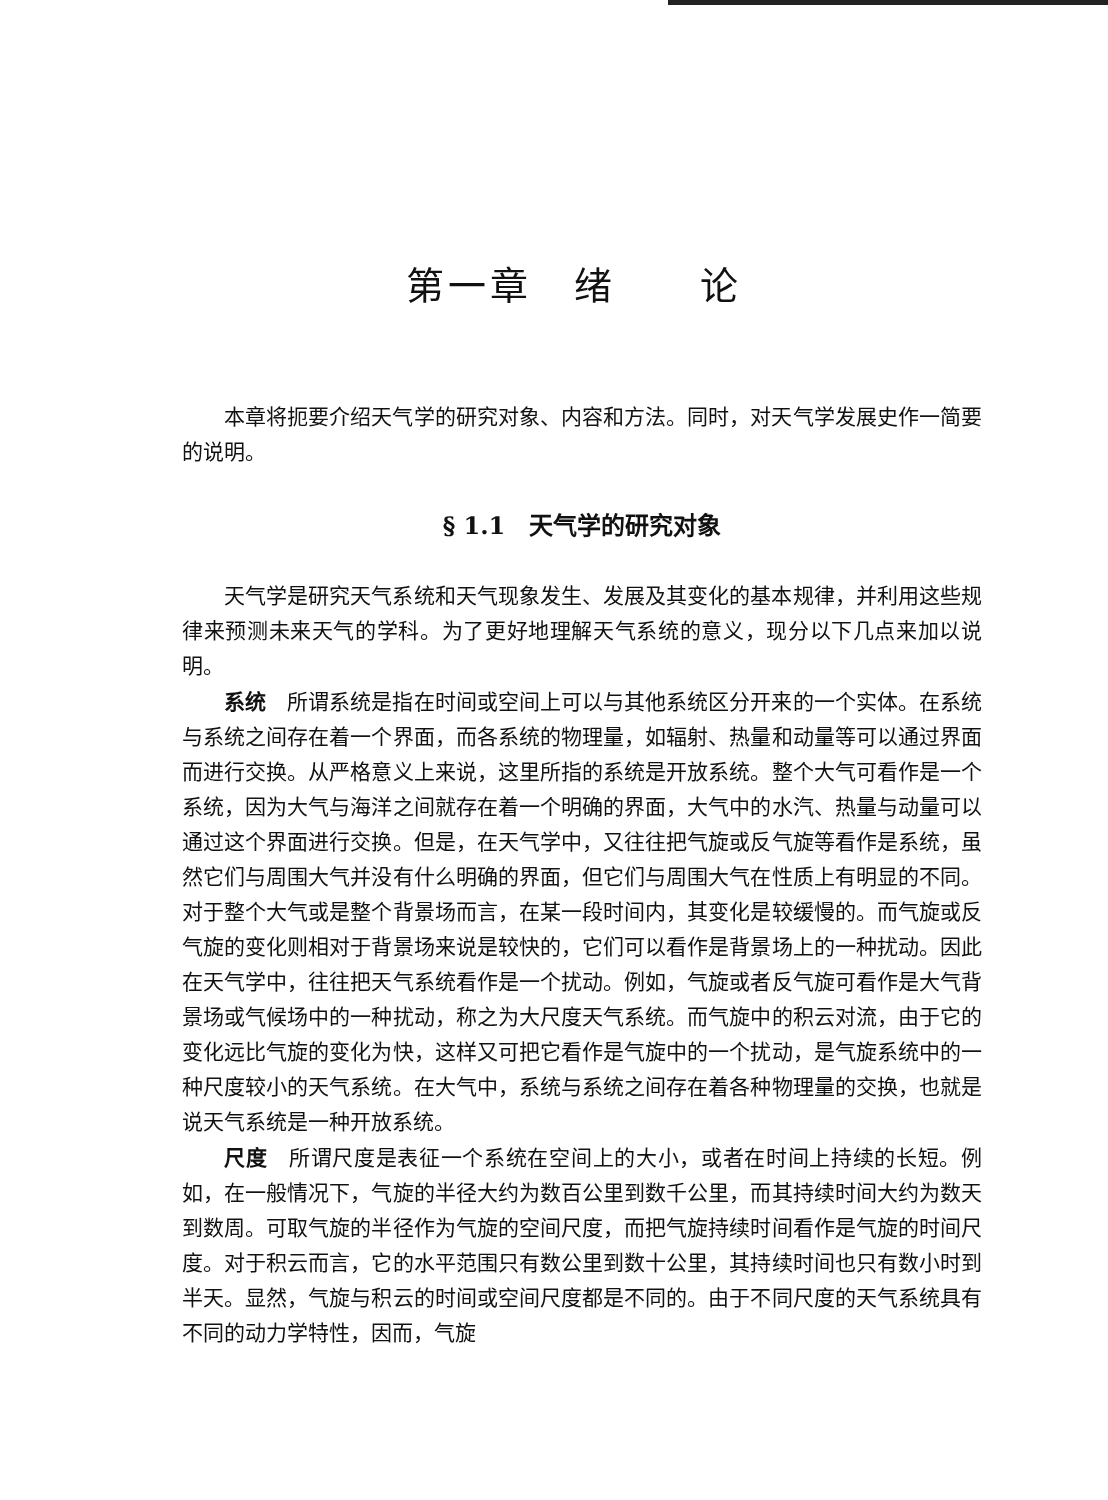第一章　绪　　论
本章将扼要介绍天气学的研究对象、内容和方法。同时，对天气学发展史作一简要的说明。
§ 1.1　天气学的研究对象
天气学是研究天气系统和天气现象发生、发展及其变化的基本规律，并利用这些规律来预测未来天气的学科。为了更好地理解天气系统的意义，现分以下几点来加以说明。
系统　所谓系统是指在时间或空间上可以与其他系统区分开来的一个实体。在系统与系统之间存在着一个界面，而各系统的物理量，如辐射、热量和动量等可以通过界面而进行交换。从严格意义上来说，这里所指的系统是开放系统。整个大气可看作是一个系统，因为大气与海洋之间就存在着一个明确的界面，大气中的水汽、热量与动量可以通过这个界面进行交换。但是，在天气学中，又往往把气旋或反气旋等看作是系统，虽然它们与周围大气并没有什么明确的界面，但它们与周围大气在性质上有明显的不同。对于整个大气或是整个背景场而言，在某一段时间内，其变化是较缓慢的。而气旋或反气旋的变化则相对于背景场来说是较快的，它们可以看作是背景场上的一种扰动。因此在天气学中，往往把天气系统看作是一个扰动。例如，气旋或者反气旋可看作是大气背景场或气候场中的一种扰动，称之为大尺度天气系统。而气旋中的积云对流，由于它的变化远比气旋的变化为快，这样又可把它看作是气旋中的一个扰动，是气旋系统中的一种尺度较小的天气系统。在大气中，系统与系统之间存在着各种物理量的交换，也就是说天气系统是一种开放系统。
尺度　所谓尺度是表征一个系统在空间上的大小，或者在时间上持续的长短。例如，在一般情况下，气旋的半径大约为数百公里到数千公里，而其持续时间大约为数天到数周。可取气旋的半径作为气旋的空间尺度，而把气旋持续时间看作是气旋的时间尺度。对于积云而言，它的水平范围只有数公里到数十公里，其持续时间也只有数小时到半天。显然，气旋与积云的时间或空间尺度都是不同的。由于不同尺度的天气系统具有不同的动力学特性，因而，气旋